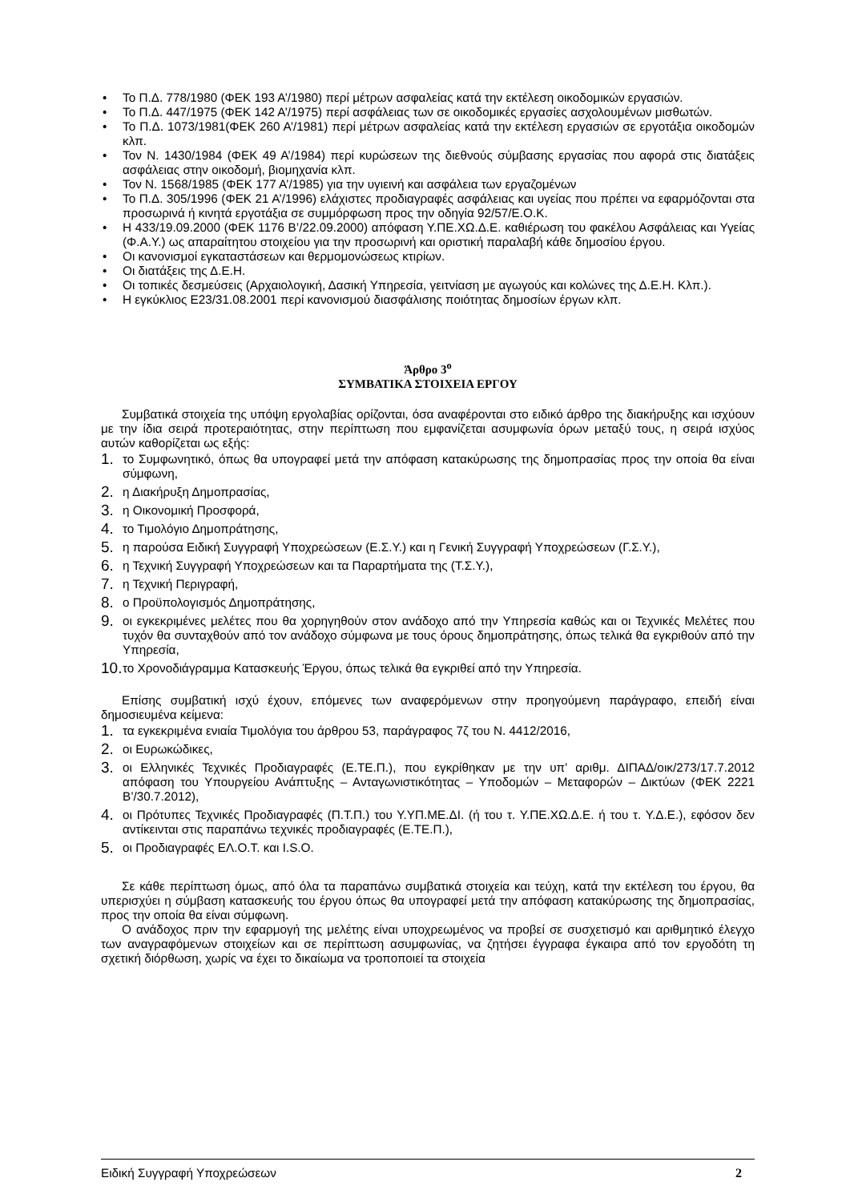• Το Π.Δ. 778/1980 (ΦΕΚ 193 Α’/1980) περί μέτρων ασφαλείας κατά την εκτέλεση οικοδομικών εργασιών.
• Το Π.Δ. 447/1975 (ΦΕΚ 142 Α’/1975) περί ασφάλειας των σε οικοδομικές εργασίες ασχολουμένων μισθωτών.
• Το Π.Δ. 1073/1981(ΦΕΚ 260 Α’/1981) περί μέτρων ασφαλείας κατά την εκτέλεση εργασιών σε εργοτάξια οικοδομών κλπ.
• Τον Ν. 1430/1984 (ΦΕΚ 49 Α’/1984) περί κυρώσεων της διεθνούς σύμβασης εργασίας που αφορά στις διατάξεις ασφάλειας στην οικοδομή, βιομηχανία κλπ.
• Τον Ν. 1568/1985 (ΦΕΚ 177 Α’/1985) για την υγιεινή και ασφάλεια των εργαζομένων
• Το Π.Δ. 305/1996 (ΦΕΚ 21 Α’/1996) ελάχιστες προδιαγραφές ασφάλειας και υγείας που πρέπει να εφαρμόζονται στα προσωρινά ή κινητά εργοτάξια σε συμμόρφωση προς την οδηγία 92/57/Ε.Ο.Κ.
• Η 433/19.09.2000 (ΦΕΚ 1176 Β’/22.09.2000) απόφαση Υ.ΠΕ.ΧΩ.Δ.Ε. καθιέρωση του φακέλου Ασφάλειας και Υγείας (Φ.Α.Υ.) ως απαραίτητου στοιχείου για την προσωρινή και οριστική παραλαβή κάθε δημοσίου έργου.
• Οι κανονισμοί εγκαταστάσεων και θερμομονώσεως κτιρίων.
• Οι διατάξεις της Δ.Ε.Η.
• Οι τοπικές δεσμεύσεις (Αρχαιολογική, Δασική Υπηρεσία, γειτνίαση με αγωγούς και κολώνες της Δ.Ε.Η. Κλπ.).
• Η εγκύκλιος Ε23/31.08.2001 περί κανονισμού διασφάλισης ποιότητας δημοσίων έργων κλπ.
Άρθρο 3<sup>ο</sup>
ΣΥΜΒΑΤΙΚΑ ΣΤΟΙΧΕΙΑ ΕΡΓΟΥ
Συμβατικά στοιχεία της υπόψη εργολαβίας ορίζονται, όσα αναφέρονται στο ειδικό άρθρο της διακήρυξης και ισχύουν με την ίδια σειρά προτεραιότητας, στην περίπτωση που εμφανίζεται ασυμφωνία όρων μεταξύ τους, η σειρά ισχύος αυτών καθορίζεται ως εξής:
1. το Συμφωνητικό, όπως θα υπογραφεί μετά την απόφαση κατακύρωσης της δημοπρασίας προς την οποία θα είναι σύμφωνη,
2. η Διακήρυξη Δημοπρασίας,
3. η Οικονομική Προσφορά,
4. το Τιμολόγιο Δημοπράτησης,
5. η παρούσα Ειδική Συγγραφή Υποχρεώσεων (Ε.Σ.Υ.) και η Γενική Συγγραφή Υποχρεώσεων (Γ.Σ.Υ.),
6. η Τεχνική Συγγραφή Υποχρεώσεων και τα Παραρτήματα της (Τ.Σ.Υ.),
7. η Τεχνική Περιγραφή,
8. ο Προϋπολογισμός Δημοπράτησης,
9. οι εγκεκριμένες μελέτες που θα χορηγηθούν στον ανάδοχο από την Υπηρεσία καθώς και οι Τεχνικές Μελέτες που τυχόν θα συνταχθούν από τον ανάδοχο σύμφωνα με τους όρους δημοπράτησης, όπως τελικά θα εγκριθούν από την Υπηρεσία,
10. το Χρονοδιάγραμμα Κατασκευής Έργου, όπως τελικά θα εγκριθεί από την Υπηρεσία.
Επίσης συμβατική ισχύ έχουν, επόμενες των αναφερόμενων στην προηγούμενη παράγραφο, επειδή είναι δημοσιευμένα κείμενα:
1. τα εγκεκριμένα ενιαία Τιμολόγια του άρθρου 53, παράγραφος 7ζ του Ν. 4412/2016,
2. οι Ευρωκώδικες,
3. οι Ελληνικές Τεχνικές Προδιαγραφές (Ε.ΤΕ.Π.), που εγκρίθηκαν με την υπ’ αριθμ. ΔΙΠΑΔ/οικ/273/17.7.2012 απόφαση του Υπουργείου Ανάπτυξης – Ανταγωνιστικότητας – Υποδομών – Μεταφορών – Δικτύων (ΦΕΚ 2221 Β’/30.7.2012),
4. οι Πρότυπες Τεχνικές Προδιαγραφές (Π.Τ.Π.) του Υ.ΥΠ.ΜΕ.ΔΙ. (ή του τ. Υ.ΠΕ.ΧΩ.Δ.Ε. ή του τ. Υ.Δ.Ε.), εφόσον δεν αντίκεινται στις παραπάνω τεχνικές προδιαγραφές (Ε.ΤΕ.Π.),
5. οι Προδιαγραφές ΕΛ.Ο.Τ. και I.S.O.
Σε κάθε περίπτωση όμως, από όλα τα παραπάνω συμβατικά στοιχεία και τεύχη, κατά την εκτέλεση του έργου, θα υπερισχύει η σύμβαση κατασκευής του έργου όπως θα υπογραφεί μετά την απόφαση κατακύρωσης της δημοπρασίας, προς την οποία θα είναι σύμφωνη.
Ο ανάδοχος πριν την εφαρμογή της μελέτης είναι υποχρεωμένος να προβεί σε συσχετισμό και αριθμητικό έλεγχο των αναγραφόμενων στοιχείων και σε περίπτωση ασυμφωνίας, να ζητήσει έγγραφα έγκαιρα από τον εργοδότη τη σχετική διόρθωση, χωρίς να έχει το δικαίωμα να τροποποιεί τα στοιχεία
Ειδική Συγγραφή Υποχρεώσεων 2